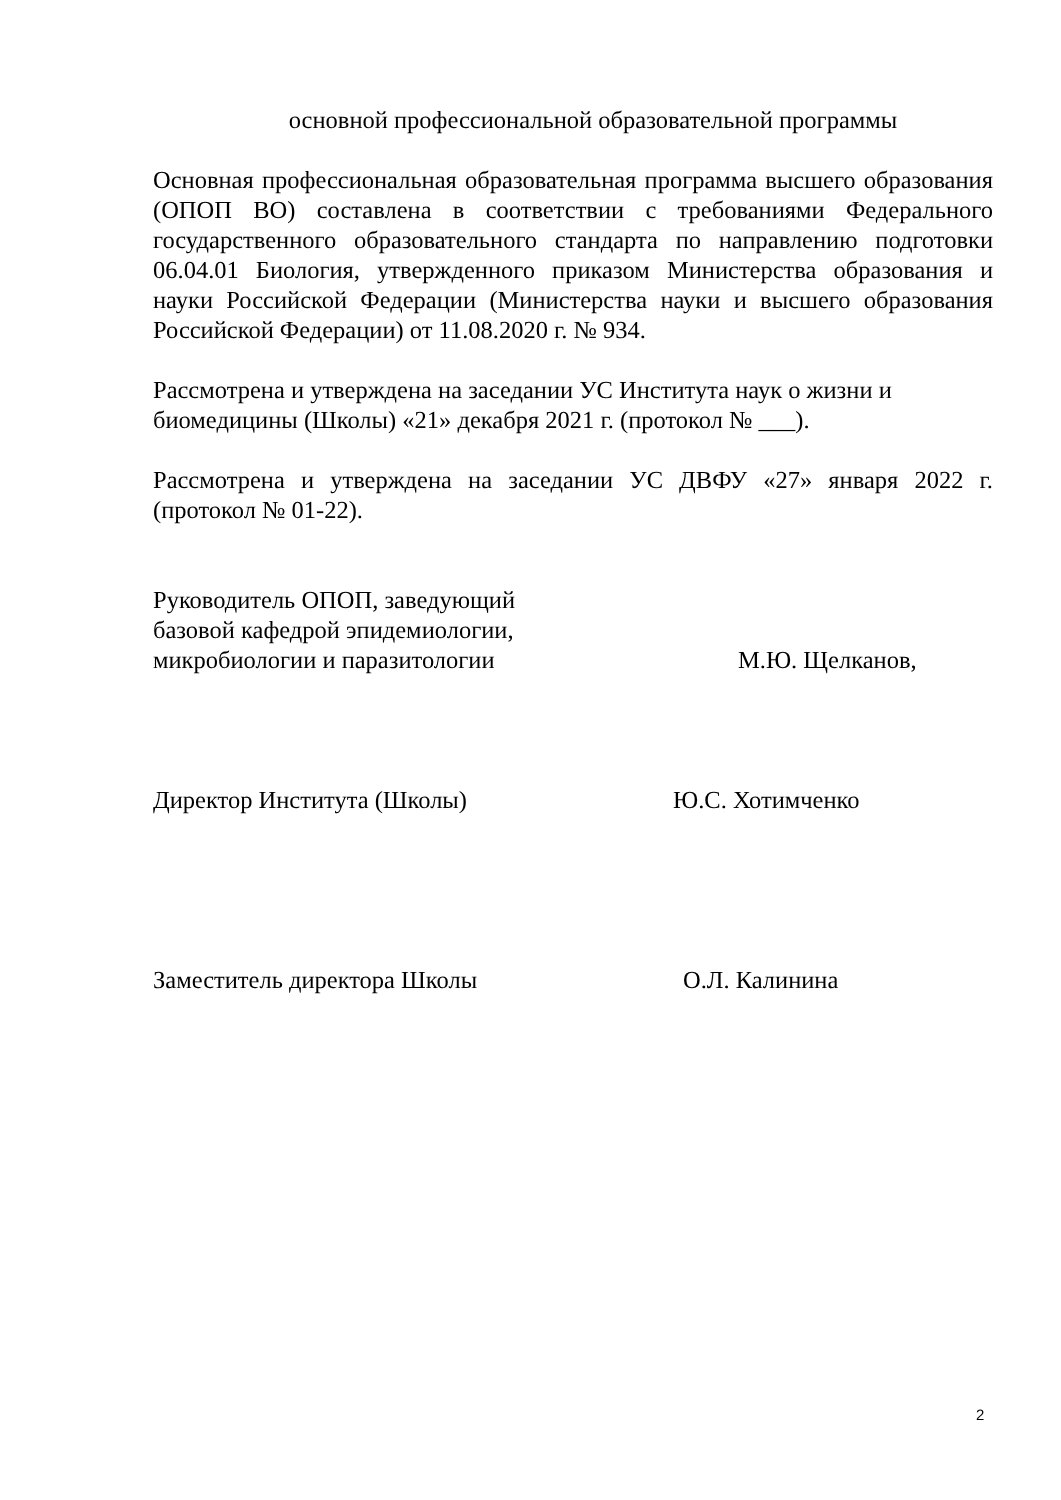основной профессиональной образовательной программы
Основная профессиональная образовательная программа высшего образования (ОПОП ВО) составлена в соответствии с требованиями Федерального государственного образовательного стандарта по направлению подготовки 06.04.01 Биология, утвержденного приказом Министерства образования и науки Российской Федерации (Министерства науки и высшего образования Российской Федерации) от 11.08.2020 г. № 934.
Рассмотрена и утверждена на заседании УС Института наук о жизни и биомедицины (Школы) «21» декабря 2021 г. (протокол № ___).
Рассмотрена и утверждена на заседании УС ДВФУ «27» января 2022 г. (протокол № 01-22).
Руководитель ОПОП, заведующий
базовой кафедрой эпидемиологии,
микробиологии и паразитологии
М.Ю. Щелканов,
Директор Института (Школы)
Ю.С. Хотимченко
Заместитель директора Школы
О.Л. Калинина
2